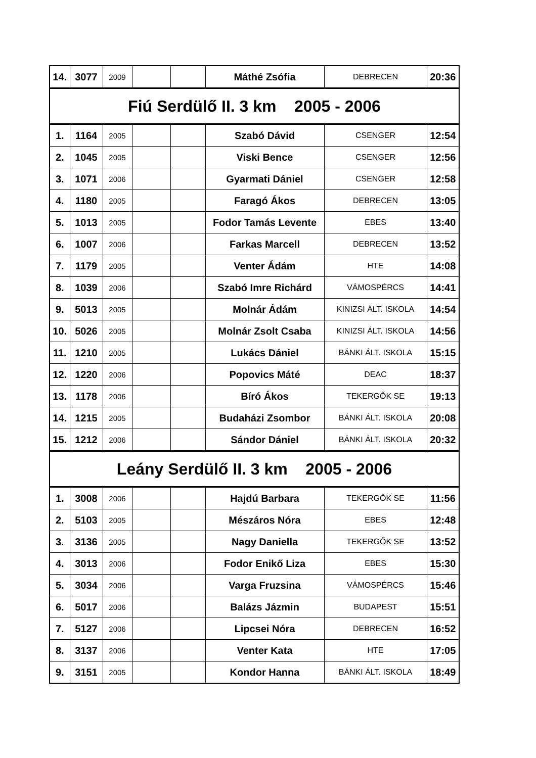| 14. | 3077 | 2009 | | | Máthé Zsófia | DEBRECEN | 20:36 |
| Fiú Serdülő II. 3 km 2005 - 2006 | | | | | | | |
| 1. | 1164 | 2005 | | | Szabó Dávid | CSENGER | 12:54 |
| 2. | 1045 | 2005 | | | Viski Bence | CSENGER | 12:56 |
| 3. | 1071 | 2006 | | | Gyarmati Dániel | CSENGER | 12:58 |
| 4. | 1180 | 2005 | | | Faragó Ákos | DEBRECEN | 13:05 |
| 5. | 1013 | 2005 | | | Fodor Tamás Levente | EBES | 13:40 |
| 6. | 1007 | 2006 | | | Farkas Marcell | DEBRECEN | 13:52 |
| 7. | 1179 | 2005 | | | Venter Ádám | HTE | 14:08 |
| 8. | 1039 | 2006 | | | Szabó Imre Richárd | VÁMOSPÉRCS | 14:41 |
| 9. | 5013 | 2005 | | | Molnár Ádám | KINIZSI ÁLT. ISKOLA | 14:54 |
| 10. | 5026 | 2005 | | | Molnár Zsolt Csaba | KINIZSI ÁLT. ISKOLA | 14:56 |
| 11. | 1210 | 2005 | | | Lukács Dániel | BÁNKI ÁLT. ISKOLA | 15:15 |
| 12. | 1220 | 2006 | | | Popovics Máté | DEAC | 18:37 |
| 13. | 1178 | 2006 | | | Bíró Ákos | TEKERGŐK SE | 19:13 |
| 14. | 1215 | 2005 | | | Budaházi Zsombor | BÁNKI ÁLT. ISKOLA | 20:08 |
| 15. | 1212 | 2006 | | | Sándor Dániel | BÁNKI ÁLT. ISKOLA | 20:32 |
| Leány Serdülő II. 3 km 2005 - 2006 | | | | | | | |
| 1. | 3008 | 2006 | | | Hajdú Barbara | TEKERGŐK SE | 11:56 |
| 2. | 5103 | 2005 | | | Mészáros Nóra | EBES | 12:48 |
| 3. | 3136 | 2005 | | | Nagy Daniella | TEKERGŐK SE | 13:52 |
| 4. | 3013 | 2006 | | | Fodor Enikő Liza | EBES | 15:30 |
| 5. | 3034 | 2006 | | | Varga Fruzsina | VÁMOSPÉRCS | 15:46 |
| 6. | 5017 | 2006 | | | Balázs Jázmin | BUDAPEST | 15:51 |
| 7. | 5127 | 2006 | | | Lipcsei Nóra | DEBRECEN | 16:52 |
| 8. | 3137 | 2006 | | | Venter Kata | HTE | 17:05 |
| 9. | 3151 | 2005 | | | Kondor Hanna | BÁNKI ÁLT. ISKOLA | 18:49 |